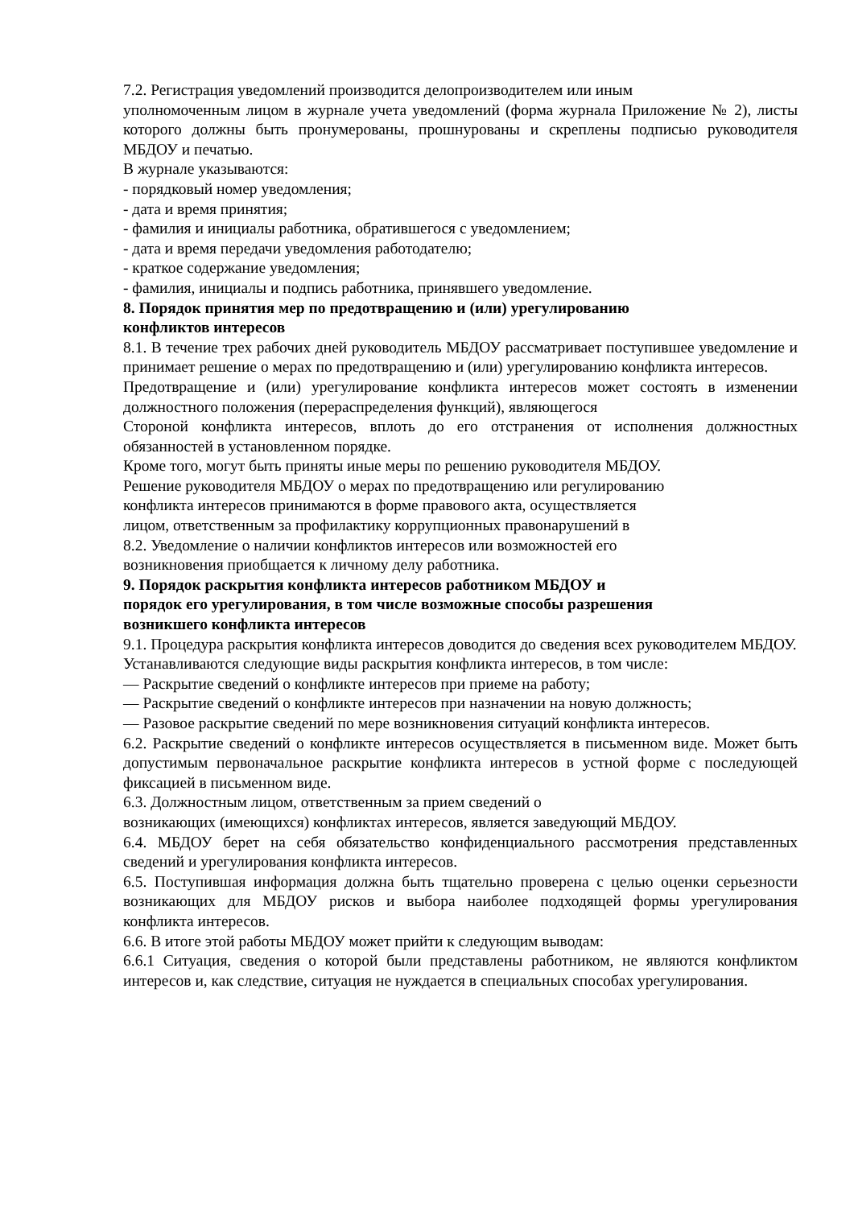7.2. Регистрация уведомлений производится делопроизводителем или иным
уполномоченным лицом в журнале учета уведомлений (форма журнала Приложение № 2), листы которого должны быть пронумерованы, прошнурованы и скреплены подписью руководителя МБДОУ и печатью.
В журнале указываются:
- порядковый номер уведомления;
- дата и время принятия;
- фамилия и инициалы работника, обратившегося с уведомлением;
- дата и время передачи уведомления работодателю;
- краткое содержание уведомления;
- фамилия, инициалы и подпись работника, принявшего уведомление.
8. Порядок принятия мер по предотвращению и (или) урегулированию
конфликтов интересов
8.1. В течение трех рабочих дней руководитель МБДОУ рассматривает поступившее уведомление и принимает решение о мерах по предотвращению и (или) урегулированию конфликта интересов.
Предотвращение и (или) урегулирование конфликта интересов может состоять в изменении должностного положения (перераспределения функций), являющегося
Стороной конфликта интересов, вплоть до его отстранения от исполнения должностных обязанностей в установленном порядке.
Кроме того, могут быть приняты иные меры по решению руководителя МБДОУ.
Решение руководителя МБДОУ о мерах по предотвращению или регулированию
конфликта интересов принимаются в форме правового акта, осуществляется
лицом, ответственным за профилактику коррупционных правонарушений в
8.2. Уведомление о наличии конфликтов интересов или возможностей его
возникновения приобщается к личному делу работника.
9. Порядок раскрытия конфликта интересов работником МБДОУ и
порядок его урегулирования, в том числе возможные способы разрешения
возникшего конфликта интересов
9.1. Процедура раскрытия конфликта интересов доводится до сведения всех руководителем МБДОУ.
Устанавливаются следующие виды раскрытия конфликта интересов, в том числе:
— Раскрытие сведений о конфликте интересов при приеме на работу;
— Раскрытие сведений о конфликте интересов при назначении на новую должность;
— Разовое раскрытие сведений по мере возникновения ситуаций конфликта интересов.
6.2. Раскрытие сведений о конфликте интересов осуществляется в письменном виде. Может быть допустимым первоначальное раскрытие конфликта интересов в устной форме с последующей фиксацией в письменном виде.
6.3. Должностным лицом, ответственным за прием сведений о
возникающих (имеющихся) конфликтах интересов, является заведующий МБДОУ.
6.4. МБДОУ берет на себя обязательство конфиденциального рассмотрения представленных сведений и урегулирования конфликта интересов.
6.5. Поступившая информация должна быть тщательно проверена с целью оценки серьезности возникающих для МБДОУ рисков и выбора наиболее подходящей формы урегулирования конфликта интересов.
6.6. В итоге этой работы МБДОУ может прийти к следующим выводам:
6.6.1 Ситуация, сведения о которой были представлены работником, не являются конфликтом интересов и, как следствие, ситуация не нуждается в специальных способах урегулирования.